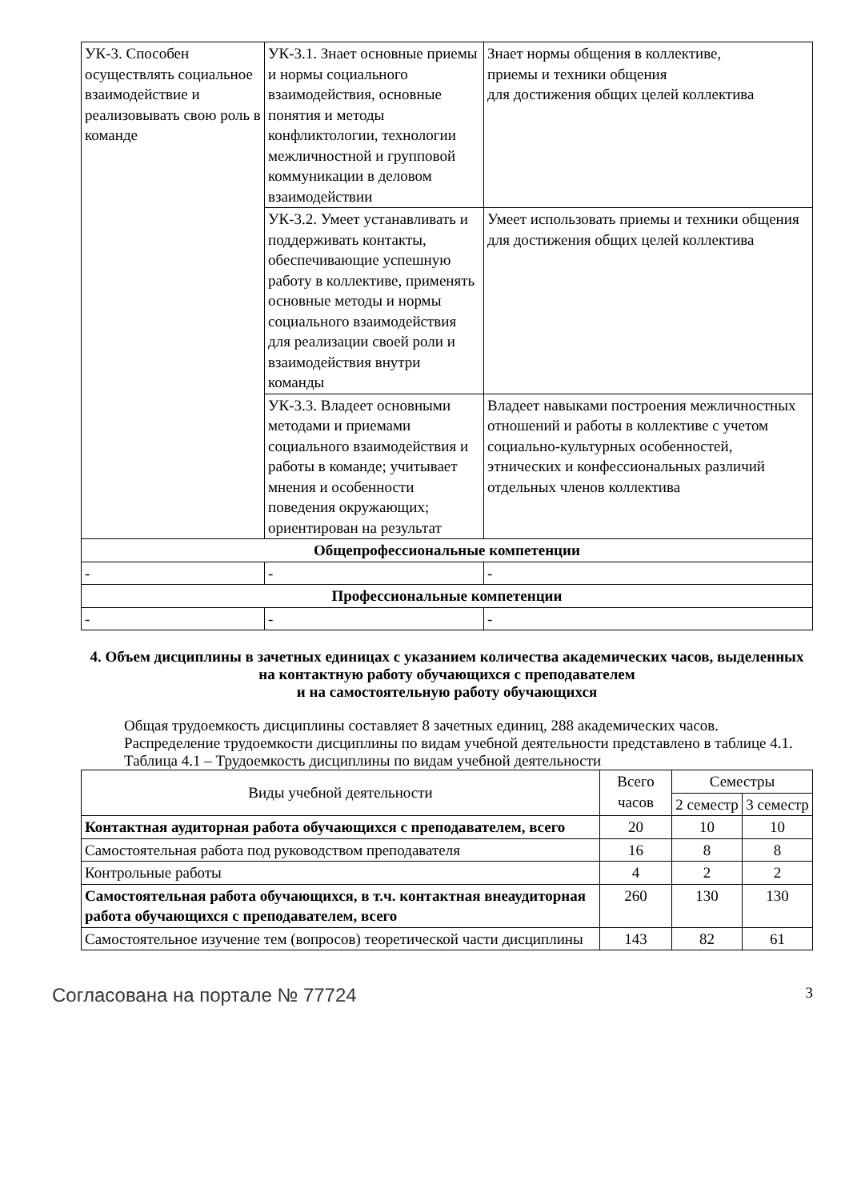| УК-3. Способен осуществлять социальное взаимодействие и реализовывать свою роль в команде | УК-3.1. Знает основные приемы и нормы социального взаимодействия, основные понятия и методы конфликтологии, технологии межличностной и групповой коммуникации в деловом взаимодействии | Знает нормы общения в коллективе, приемы и техники общения для достижения общих целей коллектива |
| | УК-3.2. Умеет устанавливать и поддерживать контакты, обеспечивающие успешную работу в коллективе, применять основные методы и нормы социального взаимодействия для реализации своей роли и взаимодействия внутри команды | Умеет использовать приемы и техники общения для достижения общих целей коллектива |
| | УК-3.3. Владеет основными методами и приемами социального взаимодействия и работы в команде; учитывает мнения и особенности поведения окружающих; ориентирован на результат | Владеет навыками построения межличностных отношений и работы в коллективе с учетом социально-культурных особенностей, этнических и конфессиональных различий отдельных членов коллектива |
| Общепрофессиональные компетенции | | |
| - | - | - |
| Профессиональные компетенции | | |
| - | - | - |
4. Объем дисциплины в зачетных единицах с указанием количества академических часов, выделенных на контактную работу обучающихся с преподавателем
и на самостоятельную работу обучающихся
Общая трудоемкость дисциплины составляет 8 зачетных единиц, 288 академических часов.
Распределение трудоемкости дисциплины по видам учебной деятельности представлено в таблице 4.1.
Таблица 4.1 – Трудоемкость дисциплины по видам учебной деятельности
| Виды учебной деятельности | Всего часов | Семестры | |
| --- | --- | --- | --- |
| | | 2 семестр | 3 семестр |
| Контактная аудиторная работа обучающихся с преподавателем, всего | 20 | 10 | 10 |
| Самостоятельная работа под руководством преподавателя | 16 | 8 | 8 |
| Контрольные работы | 4 | 2 | 2 |
| Самостоятельная работа обучающихся, в т.ч. контактная внеаудиторная работа обучающихся с преподавателем, всего | 260 | 130 | 130 |
| Самостоятельное изучение тем (вопросов) теоретической части дисциплины | 143 | 82 | 61 |
Согласована на портале № 77724 3